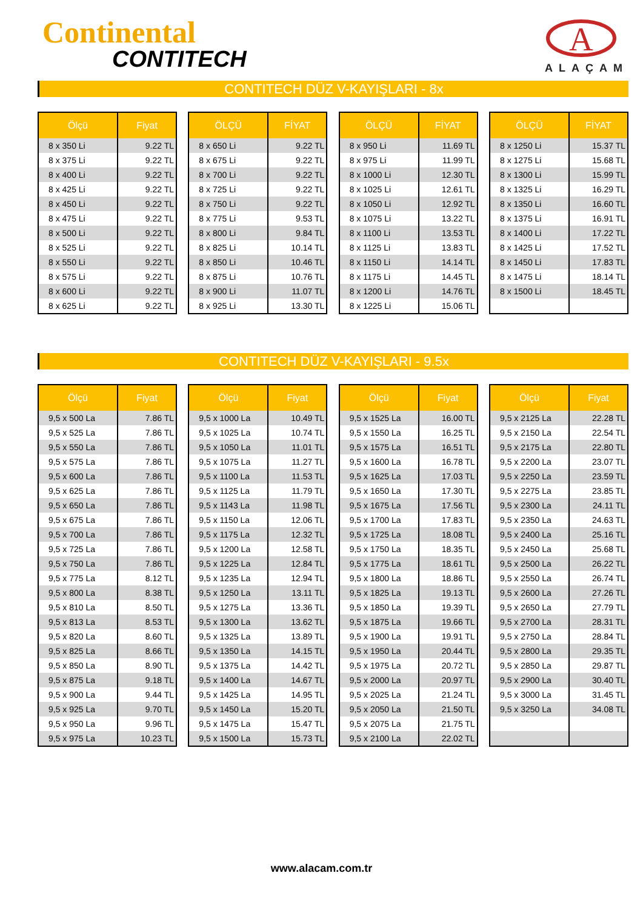Continental
CONTITECH
A
ALAÇAM
CONTITECH DÜZ V-KAYIŞLARI - 8x
| Ölçü | Fiyat |
| --- | --- |
| 8 x 350 Li | 9.22 TL |
| 8 x 375 Li | 9.22 TL |
| 8 x 400 Li | 9.22 TL |
| 8 x 425 Li | 9.22 TL |
| 8 x 450 Li | 9.22 TL |
| 8 x 475 Li | 9.22 TL |
| 8 x 500 Li | 9.22 TL |
| 8 x 525 Li | 9.22 TL |
| 8 x 550 Li | 9.22 TL |
| 8 x 575 Li | 9.22 TL |
| 8 x 600 Li | 9.22 TL |
| 8 x 625 Li | 9.22 TL |
| ÖLÇÜ | FİYAT |
| --- | --- |
| 8 x 650 Li | 9.22 TL |
| 8 x 675 Li | 9.22 TL |
| 8 x 700 Li | 9.22 TL |
| 8 x 725 Li | 9.22 TL |
| 8 x 750 Li | 9.22 TL |
| 8 x 775 Li | 9.53 TL |
| 8 x 800 Li | 9.84 TL |
| 8 x 825 Li | 10.14 TL |
| 8 x 850 Li | 10.46 TL |
| 8 x 875 Li | 10.76 TL |
| 8 x 900 Li | 11.07 TL |
| 8 x 925 Li | 13.30 TL |
| ÖLÇÜ | FİYAT |
| --- | --- |
| 8 x 950 Li | 11.69 TL |
| 8 x 975 Li | 11.99 TL |
| 8 x 1000 Li | 12.30 TL |
| 8 x 1025 Li | 12.61 TL |
| 8 x 1050 Li | 12.92 TL |
| 8 x 1075 Li | 13.22 TL |
| 8 x 1100 Li | 13.53 TL |
| 8 x 1125 Li | 13.83 TL |
| 8 x 1150 Li | 14.14 TL |
| 8 x 1175 Li | 14.45 TL |
| 8 x 1200 Li | 14.76 TL |
| 8 x 1225 Li | 15.06 TL |
| ÖLÇÜ | FİYAT |
| --- | --- |
| 8 x 1250 Li | 15.37 TL |
| 8 x 1275 Li | 15.68 TL |
| 8 x 1300 Li | 15.99 TL |
| 8 x 1325 Li | 16.29 TL |
| 8 x 1350 Li | 16.60 TL |
| 8 x 1375 Li | 16.91 TL |
| 8 x 1400 Li | 17.22 TL |
| 8 x 1425 Li | 17.52 TL |
| 8 x 1450 Li | 17.83 TL |
| 8 x 1475 Li | 18.14 TL |
| 8 x 1500 Li | 18.45 TL |
CONTITECH DÜZ V-KAYIŞLARI - 9.5x
| Ölçü | Fiyat |
| --- | --- |
| 9,5 x 500 La | 7.86 TL |
| 9,5 x 525 La | 7.86 TL |
| 9,5 x 550 La | 7.86 TL |
| 9,5 x 575 La | 7.86 TL |
| 9,5 x 600 La | 7.86 TL |
| 9,5 x 625 La | 7.86 TL |
| 9,5 x 650 La | 7.86 TL |
| 9,5 x 675 La | 7.86 TL |
| 9,5 x 700 La | 7.86 TL |
| 9,5 x 725 La | 7.86 TL |
| 9,5 x 750 La | 7.86 TL |
| 9,5 x 775 La | 8.12 TL |
| 9,5 x 800 La | 8.38 TL |
| 9,5 x 810 La | 8.50 TL |
| 9,5 x 813 La | 8.53 TL |
| 9,5 x 820 La | 8.60 TL |
| 9,5 x 825 La | 8.66 TL |
| 9,5 x 850 La | 8.90 TL |
| 9,5 x 875 La | 9.18 TL |
| 9,5 x 900 La | 9.44 TL |
| 9,5 x 925 La | 9.70 TL |
| 9,5 x 950 La | 9.96 TL |
| 9,5 x 975 La | 10.23 TL |
| Ölçü | Fiyat |
| --- | --- |
| 9,5 x 1000 La | 10.49 TL |
| 9,5 x 1025 La | 10.74 TL |
| 9,5 x 1050 La | 11.01 TL |
| 9,5 x 1075 La | 11.27 TL |
| 9,5 x 1100 La | 11.53 TL |
| 9,5 x 1125 La | 11.79 TL |
| 9,5 x 1143 La | 11.98 TL |
| 9,5 x 1150 La | 12.06 TL |
| 9,5 x 1175 La | 12.32 TL |
| 9,5 x 1200 La | 12.58 TL |
| 9,5 x 1225 La | 12.84 TL |
| 9,5 x 1235 La | 12.94 TL |
| 9,5 x 1250 La | 13.11 TL |
| 9,5 x 1275 La | 13.36 TL |
| 9,5 x 1300 La | 13.62 TL |
| 9,5 x 1325 La | 13.89 TL |
| 9,5 x 1350 La | 14.15 TL |
| 9,5 x 1375 La | 14.42 TL |
| 9,5 x 1400 La | 14.67 TL |
| 9,5 x 1425 La | 14.95 TL |
| 9,5 x 1450 La | 15.20 TL |
| 9,5 x 1475 La | 15.47 TL |
| 9,5 x 1500 La | 15.73 TL |
| Ölçü | Fiyat |
| --- | --- |
| 9,5 x 1525 La | 16.00 TL |
| 9,5 x 1550 La | 16.25 TL |
| 9,5 x 1575 La | 16.51 TL |
| 9,5 x 1600 La | 16.78 TL |
| 9,5 x 1625 La | 17.03 TL |
| 9,5 x 1650 La | 17.30 TL |
| 9,5 x 1675 La | 17.56 TL |
| 9,5 x 1700 La | 17.83 TL |
| 9,5 x 1725 La | 18.08 TL |
| 9,5 x 1750 La | 18.35 TL |
| 9,5 x 1775 La | 18.61 TL |
| 9,5 x 1800 La | 18.86 TL |
| 9,5 x 1825 La | 19.13 TL |
| 9,5 x 1850 La | 19.39 TL |
| 9,5 x 1875 La | 19.66 TL |
| 9,5 x 1900 La | 19.91 TL |
| 9,5 x 1950 La | 20.44 TL |
| 9,5 x 1975 La | 20.72 TL |
| 9,5 x 2000 La | 20.97 TL |
| 9,5 x 2025 La | 21.24 TL |
| 9,5 x 2050 La | 21.50 TL |
| 9,5 x 2075 La | 21.75 TL |
| 9,5 x 2100 La | 22.02 TL |
| Ölçü | Fiyat |
| --- | --- |
| 9,5 x 2125 La | 22.28 TL |
| 9,5 x 2150 La | 22.54 TL |
| 9,5 x 2175 La | 22.80 TL |
| 9,5 x 2200 La | 23.07 TL |
| 9,5 x 2250 La | 23.59 TL |
| 9,5 x 2275 La | 23.85 TL |
| 9,5 x 2300 La | 24.11 TL |
| 9,5 x 2350 La | 24.63 TL |
| 9,5 x 2400 La | 25.16 TL |
| 9,5 x 2450 La | 25.68 TL |
| 9,5 x 2500 La | 26.22 TL |
| 9,5 x 2550 La | 26.74 TL |
| 9,5 x 2600 La | 27.26 TL |
| 9,5 x 2650 La | 27.79 TL |
| 9,5 x 2700 La | 28.31 TL |
| 9,5 x 2750 La | 28.84 TL |
| 9,5 x 2800 La | 29.35 TL |
| 9,5 x 2850 La | 29.87 TL |
| 9,5 x 2900 La | 30.40 TL |
| 9,5 x 3000 La | 31.45 TL |
| 9,5 x 3250 La | 34.08 TL |
www.alacam.com.tr